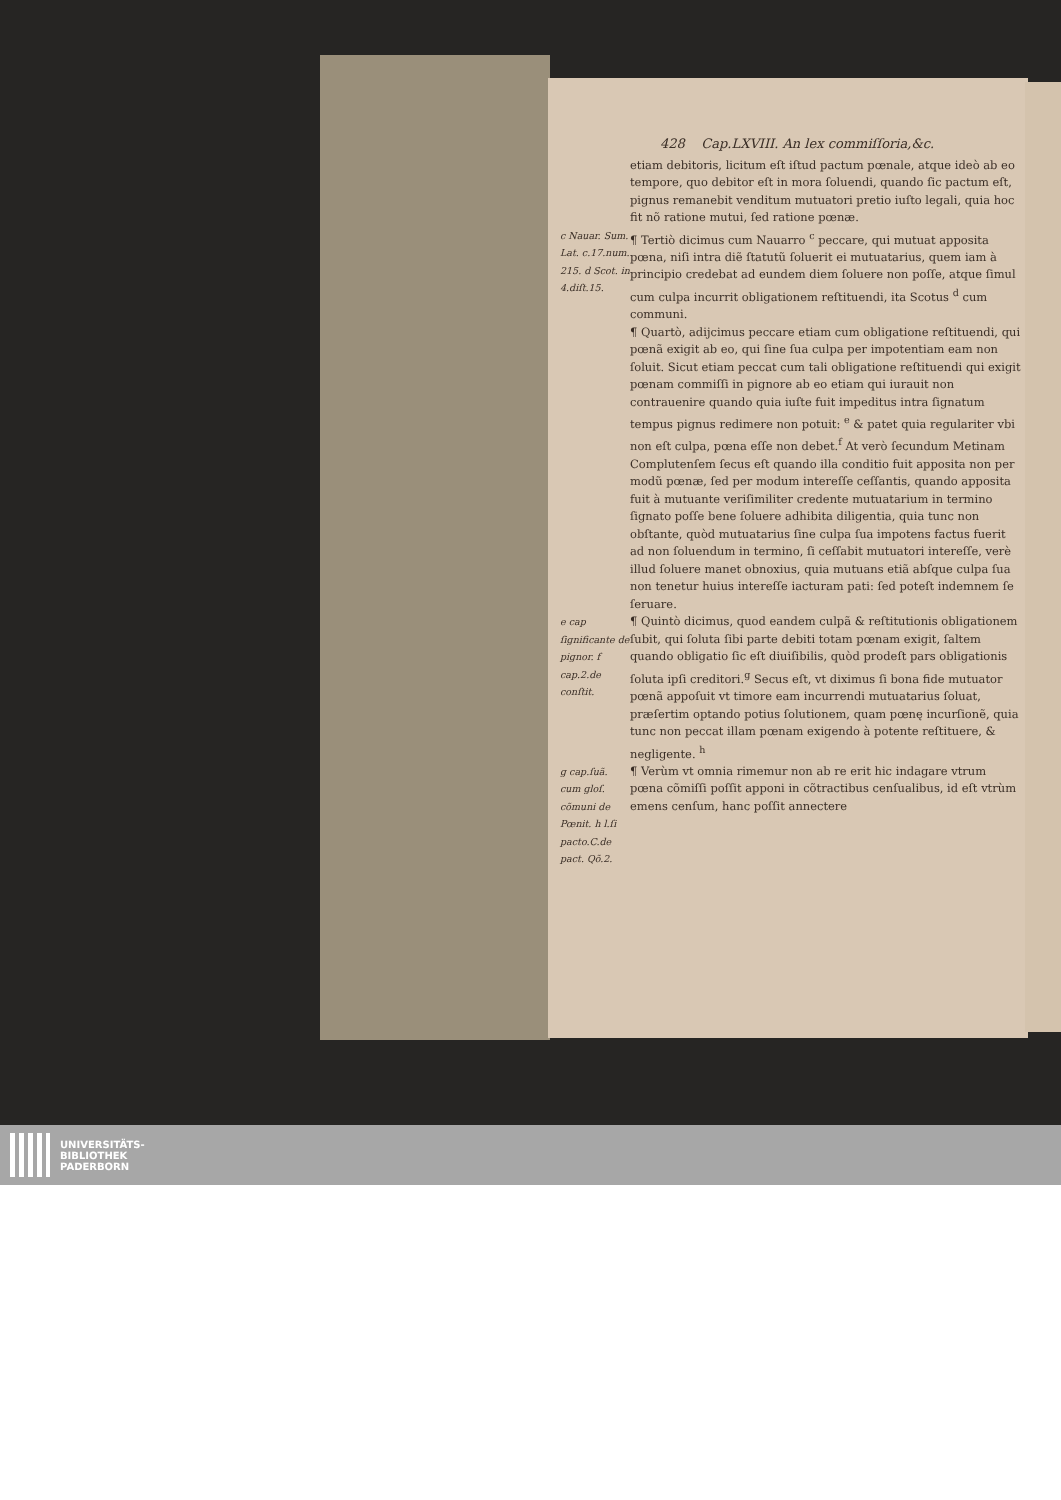428 Cap.LXVIII. An lex commiſſoria,&c.
etiam debitoris, licitum eſt iſtud pactum pœnale, atque ideò ab eo tempore, quo debitor eſt in mora ſoluendi, quando ſic pactum eſt, pignus remanebit venditum mutuatori pretio iuſto legali, quia hoc fit nõ ratione mutui, ſed ratione pœnæ.
c Nauar. Sum. Lat. c.17.num. 215. d Scot. in 4.diſt.15.
¶ Tertiò dicimus cum Nauarro <sup>c</sup> peccare, qui mutuat apposita pœna, niſi intra diẽ ſtatutũ ſoluerit ei mutuatarius, quem iam à principio credebat ad eundem diem ſoluere non poſſe, atque ſimul cum culpa incurrit obligationem reſtituendi, ita Scotus <sup>d</sup> cum communi.
¶ Quartò, adijcimus peccare etiam cum obligatione reſtituendi, qui pœnã exigit ab eo, qui ſine ſua culpa per impotentiam eam non ſoluit. Sicut etiam peccat cum tali obligatione reſtituendi qui exigit pœnam commiſſi in pignore ab eo etiam qui iurauit non contrauenire quando quia iuſte fuit impeditus intra ſignatum tempus pignus redimere non potuit: <sup>e</sup> & patet quia regulariter vbi non eſt culpa, pœna eſſe non debet.<sup>f</sup> At verò ſecundum Metinam Complutenſem ſecus eſt quando illa conditio fuit apposita non per modũ pœnæ, ſed per modum intereſſe ceſſantis, quando apposita fuit à mutuante veriſimiliter credente mutuatarium in termino ſignato poſſe bene ſoluere adhibita diligentia, quia tunc non obſtante, quòd mutuatarius ſine culpa ſua impotens factus fuerit ad non ſoluendum in termino, ſi ceſſabit mutuatori intereſſe, verè illud ſoluere manet obnoxius, quia mutuans etiã abſque culpa ſua non tenetur huius intereſſe iacturam pati: ſed poteſt indemnem ſe ſeruare.
e cap ſignificante de pignor. f cap.2.de conſtit.
¶ Quintò dicimus, quod eandem culpã & reſtitutionis obligationem ſubit, qui ſoluta ſibi parte debiti totam pœnam exigit, ſaltem quando obligatio ſic eſt diuiſibilis, quòd prodeſt pars obligationis ſoluta ipſi creditori.<sup>g</sup> Secus eſt, vt diximus ſi bona fide mutuator pœnã appoſuit vt timore eam incurrendi mutuatarius ſoluat, præſertim optando potius ſolutionem, quam pœnę incurſionẽ, quia tunc non peccat illam pœnam exigendo à potente reſtituere, & negligente. <sup>h</sup>
g cap.ſuã. cum gloſ. cõmuni de Pœnit. h l.ſi pacto.C.de pact. Qõ.2.
¶ Verùm vt omnia rimemur non ab re erit hic indagare vtrum pœna cõmiſſi poſſit apponi in cõtractibus cenſualibus, id eſt vtrùm emens cenſum, hanc poſſit annectere
UNIVERSITÄTS-
BIBLIOTHEK
PADERBORN